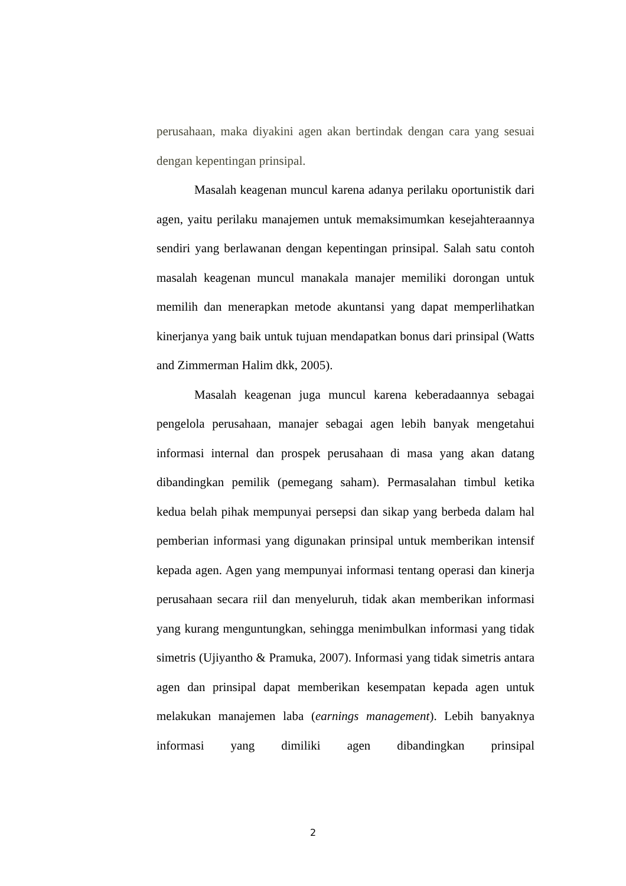perusahaan, maka diyakini agen akan bertindak dengan cara yang sesuai dengan kepentingan prinsipal.
Masalah keagenan muncul karena adanya perilaku oportunistik dari agen, yaitu perilaku manajemen untuk memaksimumkan kesejahteraannya sendiri yang berlawanan dengan kepentingan prinsipal. Salah satu contoh masalah keagenan muncul manakala manajer memiliki dorongan untuk memilih dan menerapkan metode akuntansi yang dapat memperlihatkan kinerjanya yang baik untuk tujuan mendapatkan bonus dari prinsipal (Watts and Zimmerman Halim dkk, 2005).
Masalah keagenan juga muncul karena keberadaannya sebagai pengelola perusahaan, manajer sebagai agen lebih banyak mengetahui informasi internal dan prospek perusahaan di masa yang akan datang dibandingkan pemilik (pemegang saham). Permasalahan timbul ketika kedua belah pihak mempunyai persepsi dan sikap yang berbeda dalam hal pemberian informasi yang digunakan prinsipal untuk memberikan intensif kepada agen. Agen yang mempunyai informasi tentang operasi dan kinerja perusahaan secara riil dan menyeluruh, tidak akan memberikan informasi yang kurang menguntungkan, sehingga menimbulkan informasi yang tidak simetris (Ujiyantho & Pramuka, 2007). Informasi yang tidak simetris antara agen dan prinsipal dapat memberikan kesempatan kepada agen untuk melakukan manajemen laba (earnings management). Lebih banyaknya informasi yang dimiliki agen dibandingkan prinsipal
2